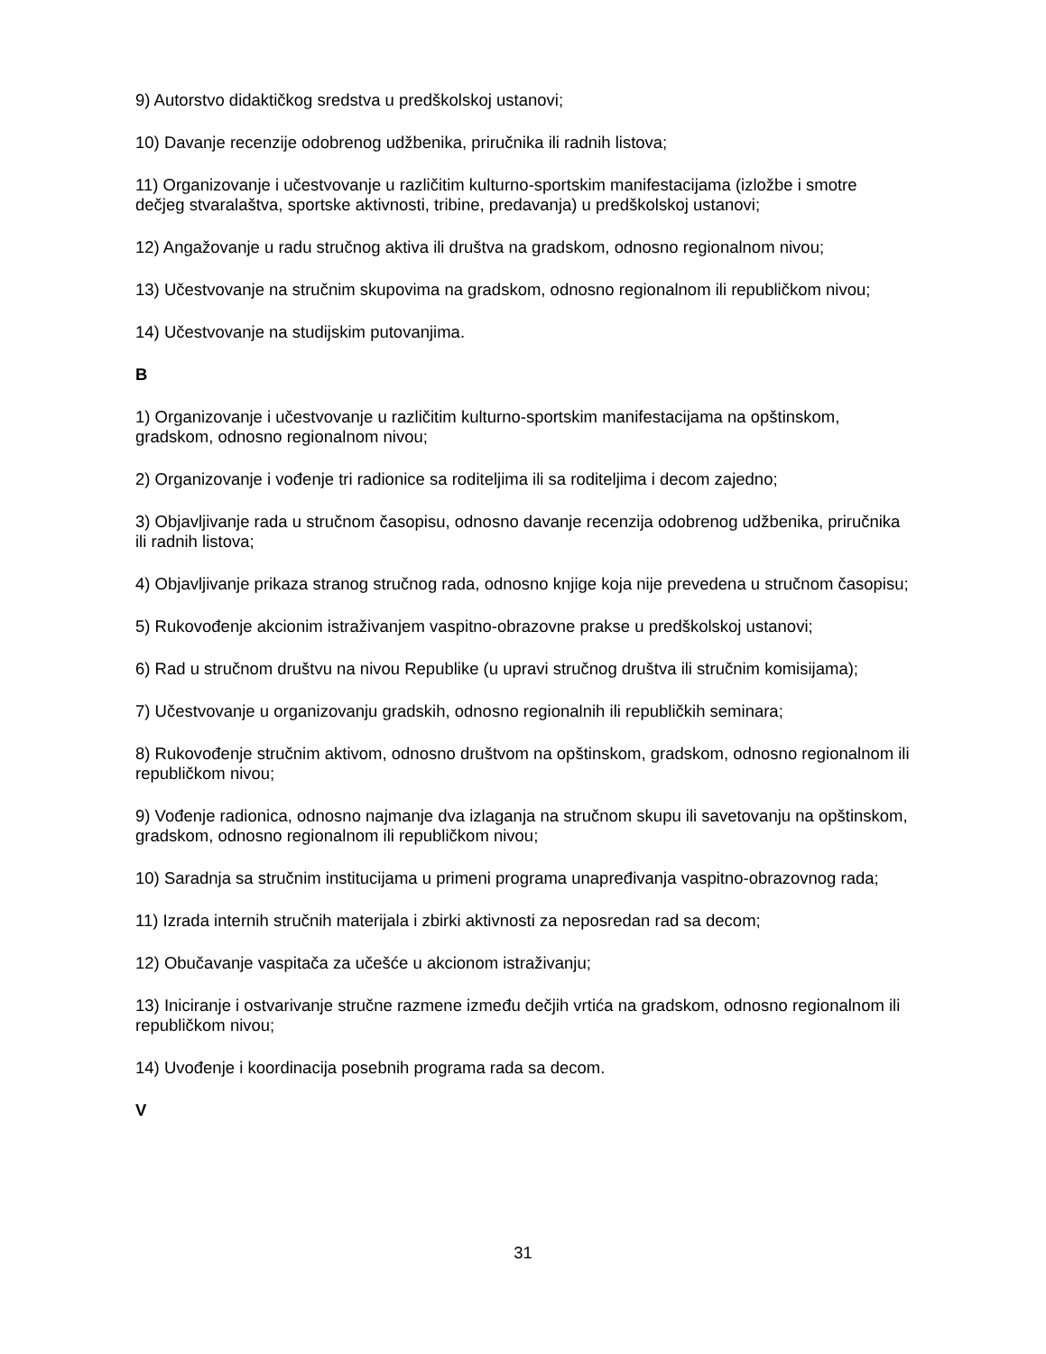9) Autorstvo didaktičkog sredstva u predškolskoj ustanovi;
10) Davanje recenzije odobrenog udžbenika, priručnika ili radnih listova;
11) Organizovanje i učestvovanje u različitim kulturno-sportskim manifestacijama (izložbe i smotre dečjeg stvaralaštva, sportske aktivnosti, tribine, predavanja) u predškolskoj ustanovi;
12) Angažovanje u radu stručnog aktiva ili društva na gradskom, odnosno regionalnom nivou;
13) Učestvovanje na stručnim skupovima na gradskom, odnosno regionalnom ili republičkom nivou;
14) Učestvovanje na studijskim putovanjima.
B
1) Organizovanje i učestvovanje u različitim kulturno-sportskim manifestacijama na opštinskom, gradskom, odnosno regionalnom nivou;
2) Organizovanje i vođenje tri radionice sa roditeljima ili sa roditeljima i decom zajedno;
3) Objavljivanje rada u stručnom časopisu, odnosno davanje recenzija odobrenog udžbenika, priručnika ili radnih listova;
4) Objavljivanje prikaza stranog stručnog rada, odnosno knjige koja nije prevedena u stručnom časopisu;
5) Rukovođenje akcionim istraživanjem vaspitno-obrazovne prakse u predškolskoj ustanovi;
6) Rad u stručnom društvu na nivou Republike (u upravi stručnog društva ili stručnim komisijama);
7) Učestvovanje u organizovanju gradskih, odnosno regionalnih ili republičkih seminara;
8) Rukovođenje stručnim aktivom, odnosno društvom na opštinskom, gradskom, odnosno regionalnom ili republičkom nivou;
9) Vođenje radionica, odnosno najmanje dva izlaganja na stručnom skupu ili savetovanju na opštinskom, gradskom, odnosno regionalnom ili republičkom nivou;
10) Saradnja sa stručnim institucijama u primeni programa unapređivanja vaspitno-obrazovnog rada;
11) Izrada internih stručnih materijala i zbirki aktivnosti za neposredan rad sa decom;
12) Obučavanje vaspitača za učešće u akcionom istraživanju;
13) Iniciranje i ostvarivanje stručne razmene između dečjih vrtića na gradskom, odnosno regionalnom ili republičkom nivou;
14) Uvođenje i koordinacija posebnih programa rada sa decom.
V
31